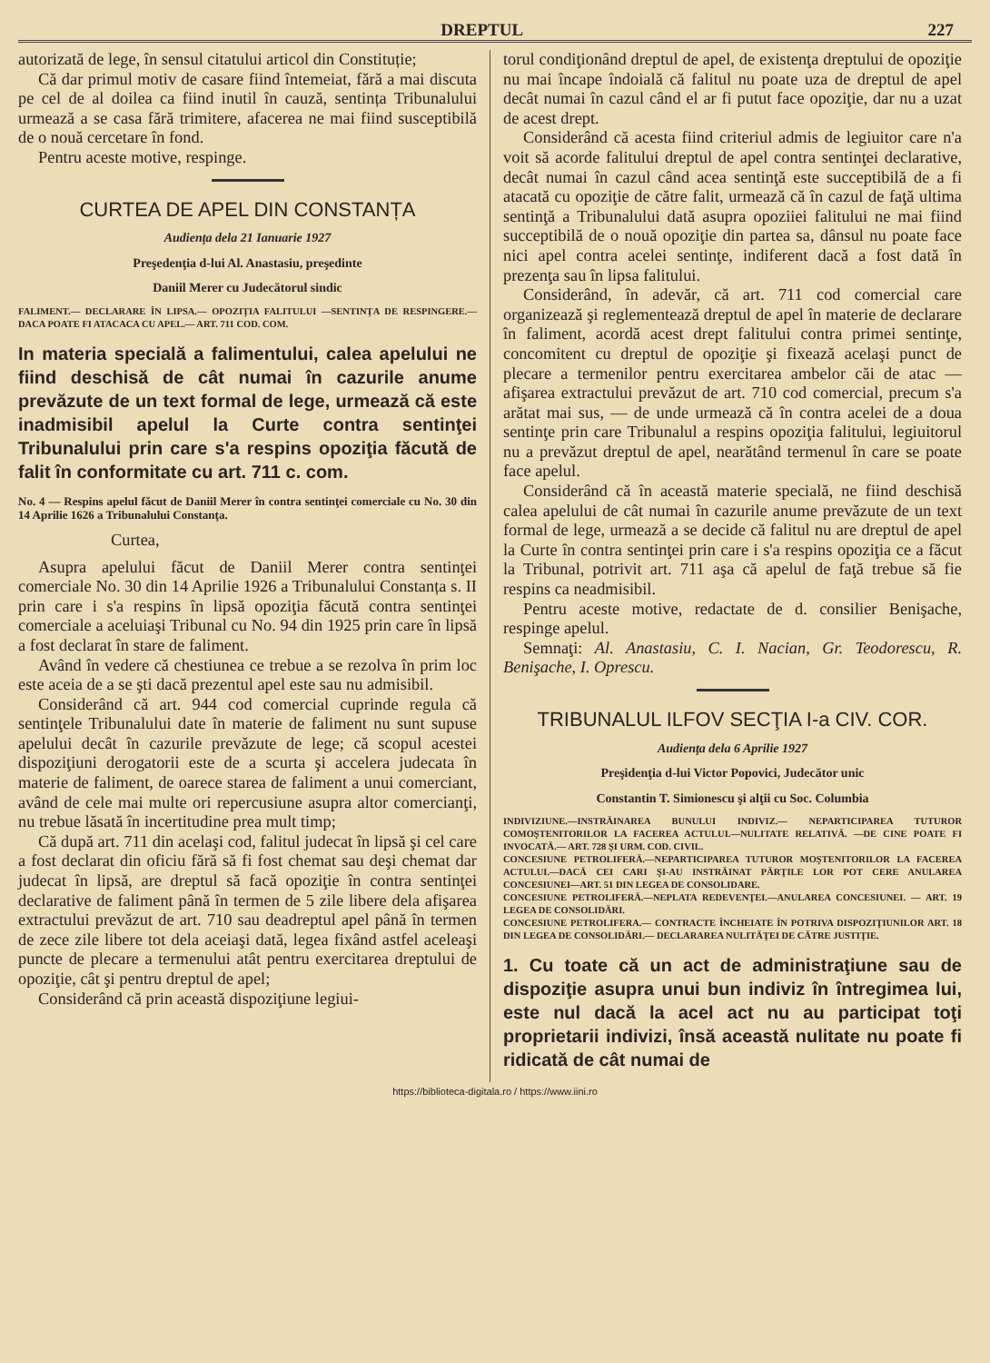DREPTUL 227
autorizată de lege, în sensul citatului articol din Constituție;
Că dar primul motiv de casare fiind întemeiat, fără a mai discuta pe cel de al doilea ca fiind inutil în cauză, sentința Tribunalului urmează a se casa fără trimitere, afacerea ne mai fiind susceptibilă de o nouă cercetare în fond.
Pentru aceste motive, respinge.
CURTEA DE APEL DIN CONSTANȚA
Audiența dela 21 Ianuarie 1927
Preşedenţia d-lui Al. Anastasiu, preşedinte
Daniil Merer cu Judecătorul sindic
FALIMENT.— DECLARARE ÎN LIPSA.— OPOZIȚIA FALITULUI —SENTINȚA DE RESPINGERE.—DACA POATE FI ATACACA CU APEL.— ART. 711 COD. COM.
In materia specială a falimentului, calea apelului ne fiind deschisă de cât numai în cazurile anume prevăzute de un text formal de lege, urmează că este inadmisibil apelul la Curte contra sentinţei Tribunalului prin care s'a respins opoziţia făcută de falit în conformitate cu art. 711 c. com.
No. 4 — Respins apelul făcut de Daniil Merer în contra sentinţei comerciale cu No. 30 din 14 Aprilie 1626 a Tribunalului Constanţa.
Curtea,
Asupra apelului făcut de Daniil Merer contra sentinţei comerciale No. 30 din 14 Aprilie 1926 a Tribunalului Constanța s. II prin care i s'a respins în lipsă opoziţia făcută contra sentinţei comerciale a aceluiaşi Tribunal cu No. 94 din 1925 prin care în lipsă a fost declarat în stare de faliment.
Având în vedere că chestiunea ce trebue a se rezolva în prim loc este aceia de a se şti dacă prezentul apel este sau nu admisibil.
Considerând că art. 944 cod comercial cuprinde regula că sentinţele Tribunalului date în materie de faliment nu sunt supuse apelului decât în cazurile prevăzute de lege; că scopul acestei dispoziţiuni derogatorii este de a scurta şi accelera judecata în materie de faliment, de oarece starea de faliment a unui comerciant, având de cele mai multe ori repercusiune asupra altor comercianţi, nu trebue lăsată în incertitudine prea mult timp;
Că după art. 711 din acelaşi cod, falitul judecat în lipsă şi cel care a fost declarat din oficiu fără să fi fost chemat sau deşi chemat dar judecat în lipsă, are dreptul să facă opoziţie în contra sentinţei declarative de faliment până în termen de 5 zile libere dela afişarea extractului prevăzut de art. 710 sau deadreptul apel până în termen de zece zile libere tot dela aceiaşi dată, legea fixând astfel aceleaşi puncte de plecare a termenului atât pentru exercitarea dreptului de opoziţie, cât şi pentru dreptul de apel;
Considerând că prin această dispoziţiune legiui-
torul condiţionând dreptul de apel, de existenţa dreptului de opoziţie nu mai încape îndoială că falitul nu poate uza de dreptul de apel decât numai în cazul când el ar fi putut face opoziţie, dar nu a uzat de acest drept.
Considerând că acesta fiind criteriul admis de legiuitor care n'a voit să acorde falitului dreptul de apel contra sentinţei declarative, decât numai în cazul când acea sentinţă este succeptibilă de a fi atacată cu opoziţie de către falit, urmează că în cazul de faţă ultima sentinţă a Tribunalului dată asupra opoziiei falitului ne mai fiind succeptibilă de o nouă opoziţie din partea sa, dânsul nu poate face nici apel contra acelei sentinţe, indiferent dacă a fost dată în prezenţa sau în lipsa falitului.
Considerând, în adevăr, că art. 711 cod comercial care organizează şi reglementează dreptul de apel în materie de declarare în faliment, acordă acest drept falitului contra primei sentinţe, concomitent cu dreptul de opoziţie şi fixează acelaşi punct de plecare a termenilor pentru exercitarea ambelor căi de atac — afişarea extractului prevăzut de art. 710 cod comercial, precum s'a arătat mai sus, — de unde urmează că în contra acelei de a doua sentinţe prin care Tribunalul a respins opoziţia falitului, legiuitorul nu a prevăzut dreptul de apel, nearătând termenul în care se poate face apelul.
Considerând că în această materie specială, ne fiind deschisă calea apelului de cât numai în cazurile anume prevăzute de un text formal de lege, urmează a se decide că falitul nu are dreptul de apel la Curte în contra sentinţei prin care i s'a respins opoziţia ce a făcut la Tribunal, potrivit art. 711 aşa că apelul de faţă trebue să fie respins ca neadmisibil.
Pentru aceste motive, redactate de d. consilier Benişache, respinge apelul.
Semnaţi: Al. Anastasiu, C. I. Nacian, Gr. Teodorescu, R. Benişache, I. Oprescu.
TRIBUNALUL ILFOV SECŢIA I-a CIV. COR.
Audienţa dela 6 Aprilie 1927
Preşidenţia d-lui Victor Popovici, Judecător unic
Constantin T. Simionescu şi alţii cu Soc. Columbia
INDIVIZIUNE.—INSTRĂINAREA BUNULUI INDIVIZ.— NEPARTICIPAREA TUTUROR COMOŞTENITORILOR LA FACEREA ACTULUI.—NULITATE RELATIVĂ. —DE CINE POATE FI INVOCATĂ.— ART. 728 ŞI URM. COD. CIVIL.
CONCESIUNE PETROLIFERĂ.—NEPARTICIPAREA TUTUROR MOŞTENITORILOR LA FACEREA ACTULUI.—DACĂ CEI CARI ŞI-AU INSTRĂINAT PĂRŢILE LOR POT CERE ANULAREA CONCESIUNEI—ART. 51 DIN LEGEA DE CONSOLIDARE.
CONCESIUNE PETROLIFERĂ.—NEPLATA REDEVENŢEI.—ANULAREA CONCESIUNEI. — ART. 19 LEGEA DE CONSOLIDĂRI.
CONCESIUNE PETROLIFERA.— CONTRACTE ÎNCHEIATE ÎN POTRIVA DISPOZIŢIUNILOR ART. 18 DIN LEGEA DE CONSOLIDĂRI.— DECLARAREA NULITĂŢEI DE CĂTRE JUSTIŢIE.
1. Cu toate că un act de administraţiune sau de dispoziţie asupra unui bun indiviz în întregimea lui, este nul dacă la acel act nu au participat toţi proprietarii indivizi, însă această nulitate nu poate fi ridicată de cât numai de
https://biblioteca-digitala.ro / https://www.iini.ro